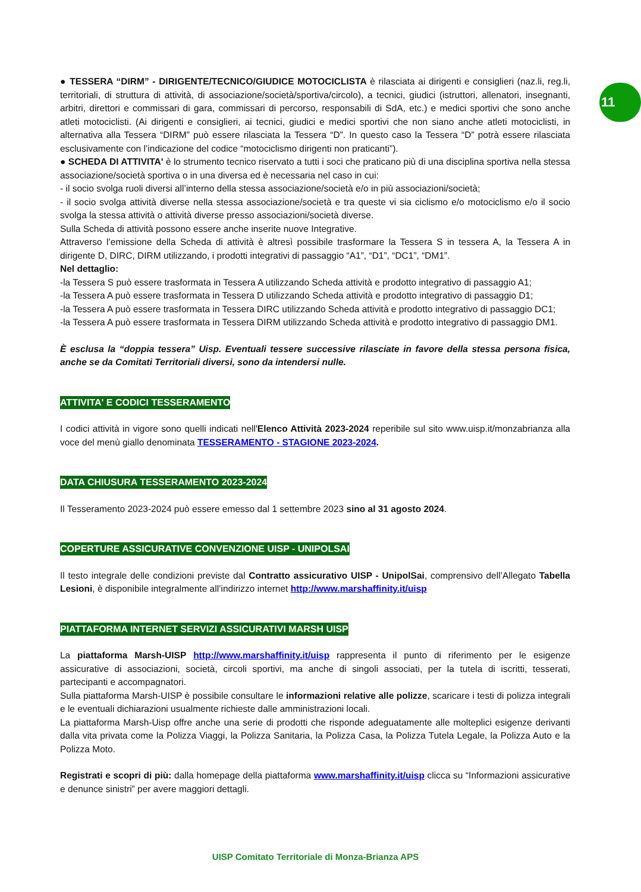11
● TESSERA “DIRM” - DIRIGENTE/TECNICO/GIUDICE MOTOCICLISTA è rilasciata ai dirigenti e consiglieri (naz.li, reg.li, territoriali, di struttura di attività, di associazione/società/sportiva/circolo), a tecnici, giudici (istruttori, allenatori, insegnanti, arbitri, direttori e commissari di gara, commissari di percorso, responsabili di SdA, etc.) e medici sportivi che sono anche atleti motociclisti. (Ai dirigenti e consiglieri, ai tecnici, giudici e medici sportivi che non siano anche atleti motociclisti, in alternativa alla Tessera “DIRM” può essere rilasciata la Tessera “D”. In questo caso la Tessera “D” potrà essere rilasciata esclusivamente con l’indicazione del codice “motociclismo dirigenti non praticanti”).
● SCHEDA DI ATTIVITA' è lo strumento tecnico riservato a tutti i soci che praticano più di una disciplina sportiva nella stessa associazione/società sportiva o in una diversa ed è necessaria nel caso in cui:
- il socio svolga ruoli diversi all’interno della stessa associazione/società e/o in più associazioni/società;
- il socio svolga attività diverse nella stessa associazione/società e tra queste vi sia ciclismo e/o motociclismo e/o il socio svolga la stessa attività o attività diverse presso associazioni/società diverse.
Sulla Scheda di attività possono essere anche inserite nuove Integrative.
Attraverso l’emissione della Scheda di attività è altresì possibile trasformare la Tessera S in tessera A, la Tessera A in dirigente D, DIRC, DIRM utilizzando, i prodotti integrativi di passaggio “A1”, “D1”, “DC1”, “DM1”.
Nel dettaglio:
-la Tessera S può essere trasformata in Tessera A utilizzando Scheda attività e prodotto integrativo di passaggio A1;
-la Tessera A può essere trasformata in Tessera D utilizzando Scheda attività e prodotto integrativo di passaggio D1;
-la Tessera A può essere trasformata in Tessera DIRC utilizzando Scheda attività e prodotto integrativo di passaggio DC1;
-la Tessera A può essere trasformata in Tessera DIRM utilizzando Scheda attività e prodotto integrativo di passaggio DM1.
È esclusa la “doppia tessera” Uisp. Eventuali tessere successive rilasciate in favore della stessa persona fisica, anche se da Comitati Territoriali diversi, sono da intendersi nulle.
ATTIVITA' E CODICI TESSERAMENTO
I codici attività in vigore sono quelli indicati nell'Elenco Attività 2023-2024 reperibile sul sito www.uisp.it/monzabrianza alla voce del menù giallo denominata TESSERAMENTO - STAGIONE 2023-2024.
DATA CHIUSURA TESSERAMENTO 2023-2024
Il Tesseramento 2023-2024 può essere emesso dal 1 settembre 2023 sino al 31 agosto 2024.
COPERTURE ASSICURATIVE CONVENZIONE UISP - UNIPOLSAI
Il testo integrale delle condizioni previste dal Contratto assicurativo UISP - UnipolSai, comprensivo dell’Allegato Tabella Lesioni, è disponibile integralmente all’indirizzo internet http://www.marshaffinity.it/uisp
PIATTAFORMA INTERNET SERVIZI ASSICURATIVI MARSH UISP
La piattaforma Marsh-UISP http://www.marshaffinity.it/uisp rappresenta il punto di riferimento per le esigenze assicurative di associazioni, società, circoli sportivi, ma anche di singoli associati, per la tutela di iscritti, tesserati, partecipanti e accompagnatori.
Sulla piattaforma Marsh-UISP è possibile consultare le informazioni relative alle polizze, scaricare i testi di polizza integrali e le eventuali dichiarazioni usualmente richieste dalle amministrazioni locali.
La piattaforma Marsh-Uisp offre anche una serie di prodotti che risponde adeguatamente alle molteplici esigenze derivanti dalla vita privata come la Polizza Viaggi, la Polizza Sanitaria, la Polizza Casa, la Polizza Tutela Legale, la Polizza Auto e la Polizza Moto.
Registrati e scopri di più: dalla homepage della piattaforma www.marshaffinity.it/uisp clicca su “Informazioni assicurative e denunce sinistri” per avere maggiori dettagli.
UISP Comitato Territoriale di Monza-Brianza APS